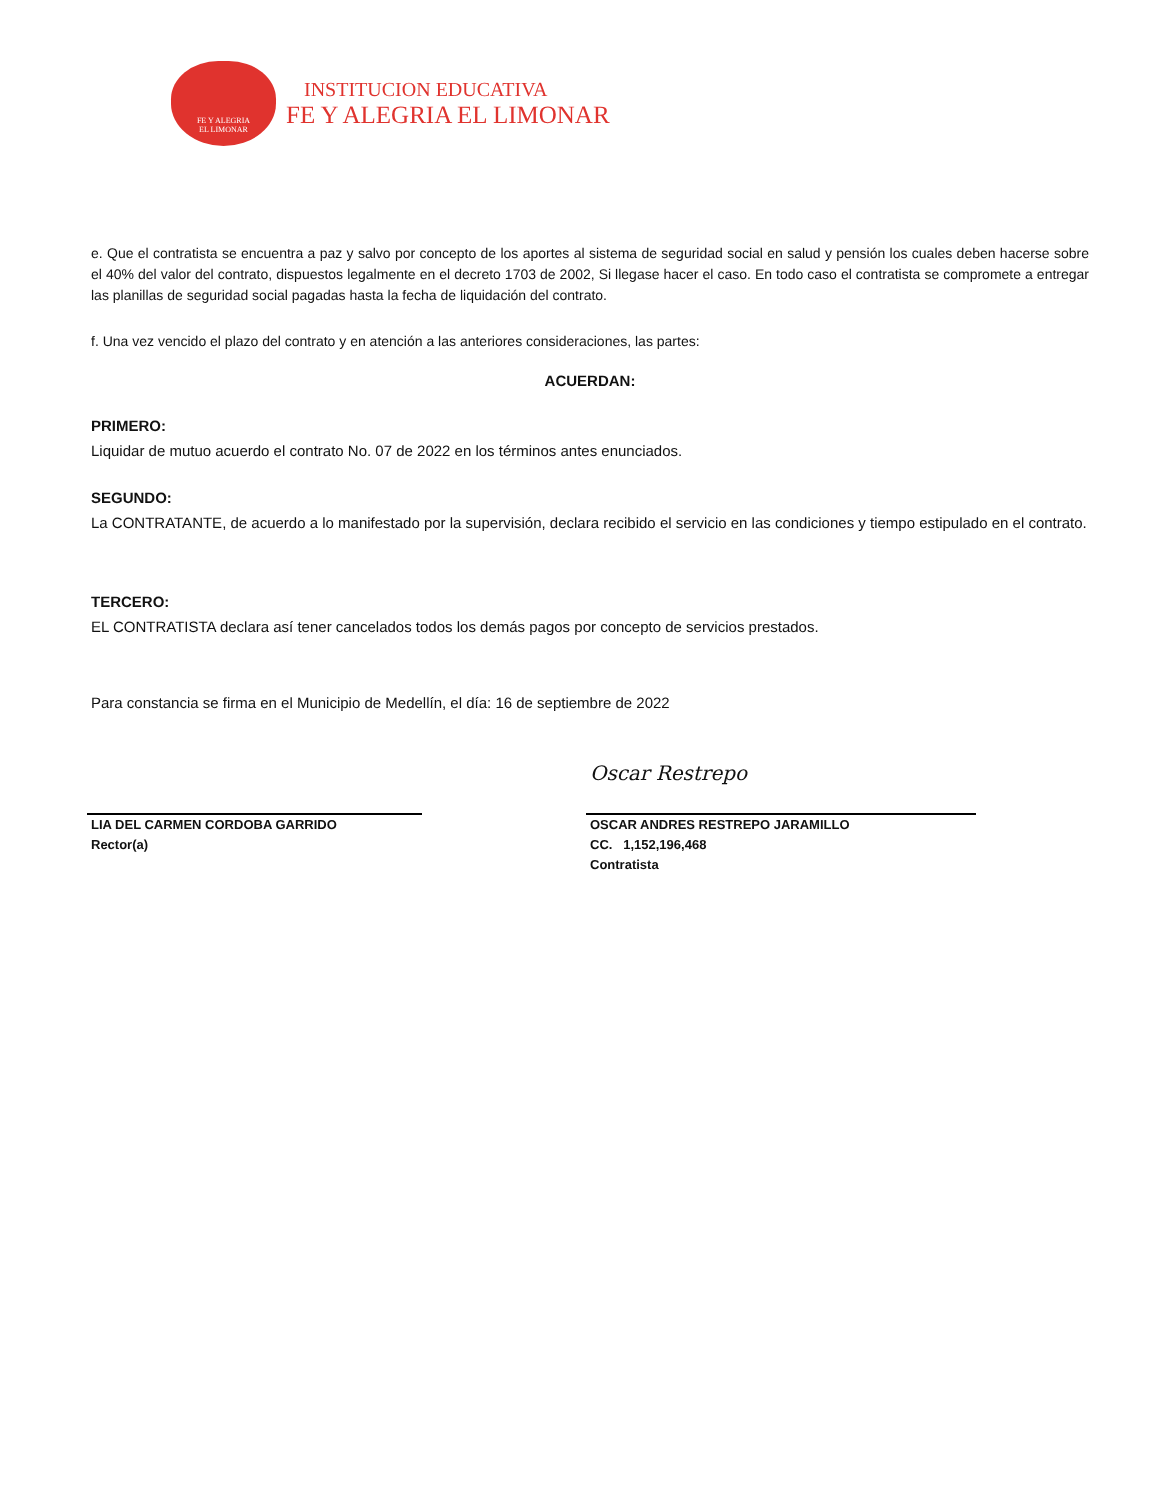FE Y ALEGRIA
EL LIMONAR
INSTITUCION EDUCATIVA
FE Y ALEGRIA EL LIMONAR
e. Que el contratista se encuentra a paz y salvo por concepto de los aportes al sistema de seguridad social en salud y pensión los cuales deben hacerse sobre el 40% del valor del contrato, dispuestos legalmente en el decreto 1703 de 2002, Si llegase hacer el caso. En todo caso el contratista se compromete a entregar las planillas de seguridad social pagadas hasta la fecha de liquidación del contrato.
f. Una vez vencido el plazo del contrato y en atención a las anteriores consideraciones, las partes:
ACUERDAN:
PRIMERO:
Liquidar de mutuo acuerdo el contrato No. 07 de 2022 en los términos antes enunciados.
SEGUNDO:
La CONTRATANTE, de acuerdo a lo manifestado por la supervisión, declara recibido el servicio en las condiciones y tiempo estipulado en el contrato.
TERCERO:
EL CONTRATISTA declara así tener cancelados todos los demás pagos por concepto de servicios prestados.
Para constancia se firma en el Municipio de Medellín, el día: 16 de septiembre de 2022
LIA DEL CARMEN CORDOBA GARRIDO
Rector(a)
Oscar Restrepo
OSCAR ANDRES RESTREPO JARAMILLO
CC. 1,152,196,468
Contratista